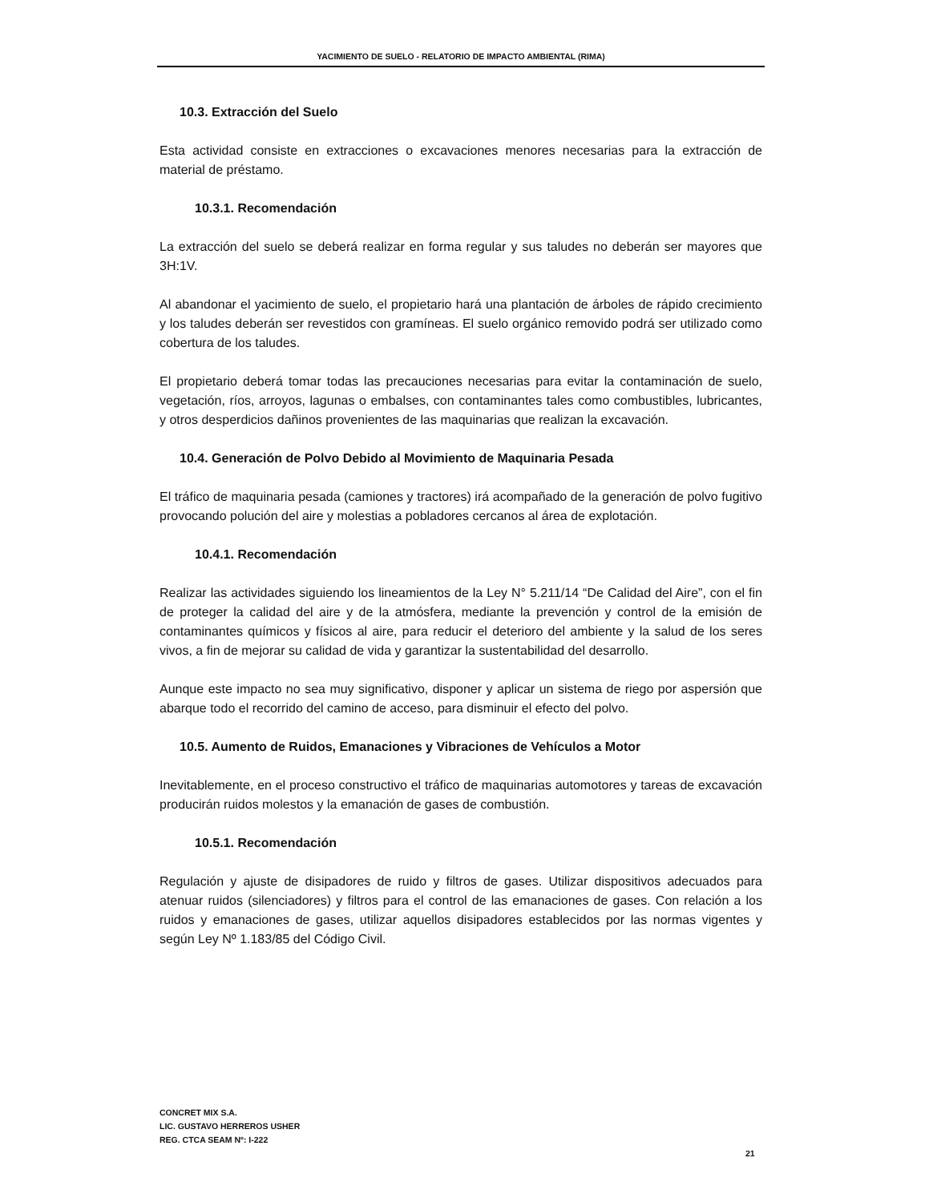YACIMIENTO DE SUELO - RELATORIO DE IMPACTO AMBIENTAL (RIMA)
10.3. Extracción del Suelo
Esta actividad consiste en extracciones o excavaciones menores necesarias para la extracción de material de préstamo.
10.3.1. Recomendación
La extracción del suelo se deberá realizar en forma regular y sus taludes no deberán ser mayores que 3H:1V.
Al abandonar el yacimiento de suelo, el propietario hará una plantación de árboles de rápido crecimiento y los taludes deberán ser revestidos con gramíneas. El suelo orgánico removido podrá ser utilizado como cobertura de los taludes.
El propietario deberá tomar todas las precauciones necesarias para evitar la contaminación de suelo, vegetación, ríos, arroyos, lagunas o embalses, con contaminantes tales como combustibles, lubricantes, y otros desperdicios dañinos provenientes de las maquinarias que realizan la excavación.
10.4. Generación de Polvo Debido al Movimiento de Maquinaria Pesada
El tráfico de maquinaria pesada (camiones y tractores) irá acompañado de la generación de polvo fugitivo provocando polución del aire y molestias a pobladores cercanos al área de explotación.
10.4.1. Recomendación
Realizar las actividades siguiendo los lineamientos de la Ley N° 5.211/14 “De Calidad del Aire”, con el fin de proteger la calidad del aire y de la atmósfera, mediante la prevención y control de la emisión de contaminantes químicos y físicos al aire, para reducir el deterioro del ambiente y la salud de los seres vivos, a fin de mejorar su calidad de vida y garantizar la sustentabilidad del desarrollo.
Aunque este impacto no sea muy significativo, disponer y aplicar un sistema de riego por aspersión que abarque todo el recorrido del camino de acceso, para disminuir el efecto del polvo.
10.5. Aumento de Ruidos, Emanaciones y Vibraciones de Vehículos a Motor
Inevitablemente, en el proceso constructivo el tráfico de maquinarias automotores y tareas de excavación producirán ruidos molestos y la emanación de gases de combustión.
10.5.1. Recomendación
Regulación y ajuste de disipadores de ruido y filtros de gases. Utilizar dispositivos adecuados para atenuar ruidos (silenciadores) y filtros para el control de las emanaciones de gases. Con relación a los ruidos y emanaciones de gases, utilizar aquellos disipadores establecidos por las normas vigentes y según Ley Nº 1.183/85 del Código Civil.
CONCRET MIX S.A.
LIC. GUSTAVO HERREROS USHER
REG. CTCA SEAM Nº: I-222
21